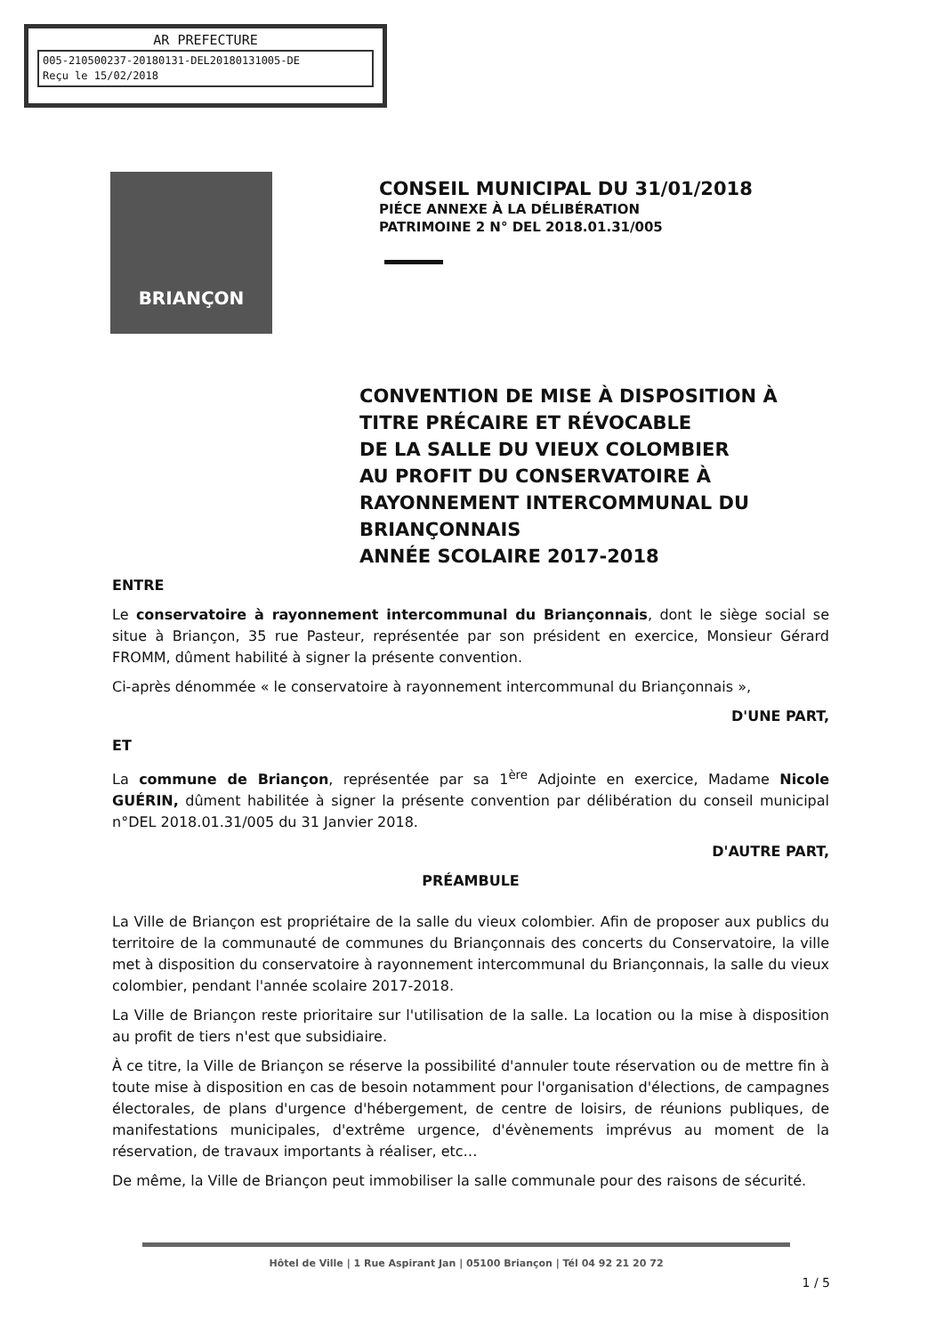AR PREFECTURE
005-210500237-20180131-DEL20180131005-DE
Reçu le 15/02/2018
BRIANÇON
CONSEIL MUNICIPAL DU 31/01/2018
PIÉCE ANNEXE À LA DÉLIBÉRATION
PATRIMOINE 2 N° DEL 2018.01.31/005
CONVENTION DE MISE À DISPOSITION À
TITRE PRÉCAIRE ET RÉVOCABLE
DE LA SALLE DU VIEUX COLOMBIER
AU PROFIT DU CONSERVATOIRE À
RAYONNEMENT INTERCOMMUNAL DU
BRIANÇONNAIS
ANNÉE SCOLAIRE 2017-2018
ENTRE
Le conservatoire à rayonnement intercommunal du Briançonnais, dont le siège social se situe à Briançon, 35 rue Pasteur, représentée par son président en exercice, Monsieur Gérard FROMM, dûment habilité à signer la présente convention.
Ci-après dénommée « le conservatoire à rayonnement intercommunal du Briançonnais »,
D'UNE PART,
ET
La commune de Briançon, représentée par sa 1<sup>ère</sup> Adjointe en exercice, Madame Nicole GUÉRIN, dûment habilitée à signer la présente convention par délibération du conseil municipal n°DEL 2018.01.31/005 du 31 Janvier 2018.
D'AUTRE PART,
PRÉAMBULE
La Ville de Briançon est propriétaire de la salle du vieux colombier. Afin de proposer aux publics du territoire de la communauté de communes du Briançonnais des concerts du Conservatoire, la ville met à disposition du conservatoire à rayonnement intercommunal du Briançonnais, la salle du vieux colombier, pendant l'année scolaire 2017-2018.
La Ville de Briançon reste prioritaire sur l'utilisation de la salle. La location ou la mise à disposition au profit de tiers n'est que subsidiaire.
À ce titre, la Ville de Briançon se réserve la possibilité d'annuler toute réservation ou de mettre fin à toute mise à disposition en cas de besoin notamment pour l'organisation d'élections, de campagnes électorales, de plans d'urgence d'hébergement, de centre de loisirs, de réunions publiques, de manifestations municipales, d'extrême urgence, d'évènements imprévus au moment de la réservation, de travaux importants à réaliser, etc…
De même, la Ville de Briançon peut immobiliser la salle communale pour des raisons de sécurité.
Hôtel de Ville | 1 Rue Aspirant Jan | 05100 Briançon | Tél 04 92 21 20 72
1 / 5